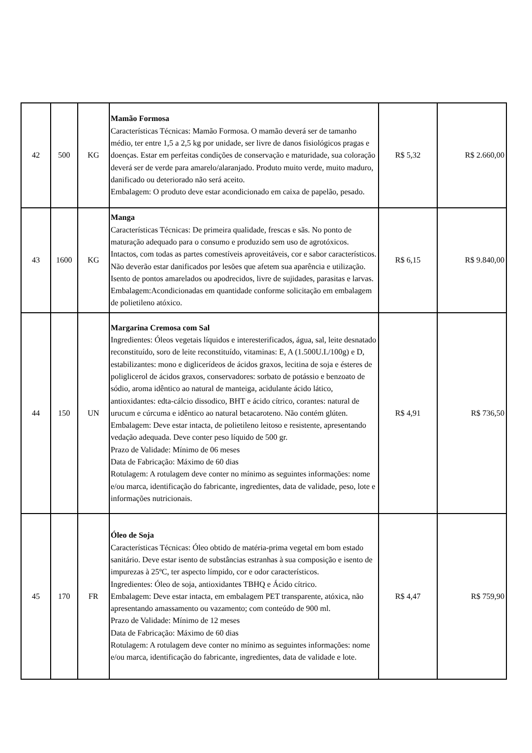| 42 | 500 | KG | Mamão Formosa Características Técnicas: Mamão Formosa. O mamão deverá ser de tamanho médio, ter entre 1,5 a 2,5 kg por unidade, ser livre de danos fisiológicos pragas e doenças. Estar em perfeitas condições de conservação e maturidade, sua coloração deverá ser de verde para amarelo/alaranjado. Produto muito verde, muito maduro, danificado ou deteriorado não será aceito. Embalagem: O produto deve estar acondicionado em caixa de papelão, pesado. | R$ 5,32 | R$ 2.660,00 |
| 43 | 1600 | KG | Manga Características Técnicas: De primeira qualidade, frescas e sãs. No ponto de maturação adequado para o consumo e produzido sem uso de agrotóxicos. Intactos, com todas as partes comestíveis aproveitáveis, cor e sabor característicos. Não deverão estar danificados por lesões que afetem sua aparência e utilização. Isento de pontos amarelados ou apodrecidos, livre de sujidades, parasitas e larvas. Embalagem:Acondicionadas em quantidade conforme solicitação em embalagem de polietileno atóxico. | R$ 6,15 | R$ 9.840,00 |
| 44 | 150 | UN | Margarina Cremosa com Sal Ingredientes: Óleos vegetais líquidos e interesterificados, água, sal, leite desnatado reconstituído, soro de leite reconstituído, vitaminas: E, A (1.500U.I./100g) e D, estabilizantes: mono e diglicerídeos de ácidos graxos, lecitina de soja e ésteres de poliglicerol de ácidos graxos, conservadores: sorbato de potássio e benzoato de sódio, aroma idêntico ao natural de manteiga, acidulante ácido lático, antioxidantes: edta-cálcio dissodico, BHT e ácido cítrico, corantes: natural de urucum e cúrcuma e idêntico ao natural betacaroteno. Não contém glúten. Embalagem: Deve estar intacta, de polietileno leitoso e resistente, apresentando vedação adequada. Deve conter peso líquido de 500 gr. Prazo de Validade: Mínimo de 06 meses Data de Fabricação: Máximo de 60 dias Rotulagem: A rotulagem deve conter no mínimo as seguintes informações: nome e/ou marca, identificação do fabricante, ingredientes, data de validade, peso, lote e informações nutricionais. | R$ 4,91 | R$ 736,50 |
| 45 | 170 | FR | Óleo de Soja Características Técnicas: Óleo obtido de matéria-prima vegetal em bom estado sanitário. Deve estar isento de substâncias estranhas à sua composição e isento de impurezas à 25ºC, ter aspecto límpido, cor e odor característicos. Ingredientes: Óleo de soja, antioxidantes TBHQ e Ácido cítrico. Embalagem: Deve estar intacta, em embalagem PET transparente, atóxica, não apresentando amassamento ou vazamento; com conteúdo de 900 ml. Prazo de Validade: Mínimo de 12 meses Data de Fabricação: Máximo de 60 dias Rotulagem: A rotulagem deve conter no mínimo as seguintes informações: nome e/ou marca, identificação do fabricante, ingredientes, data de validade e lote. | R$ 4,47 | R$ 759,90 |